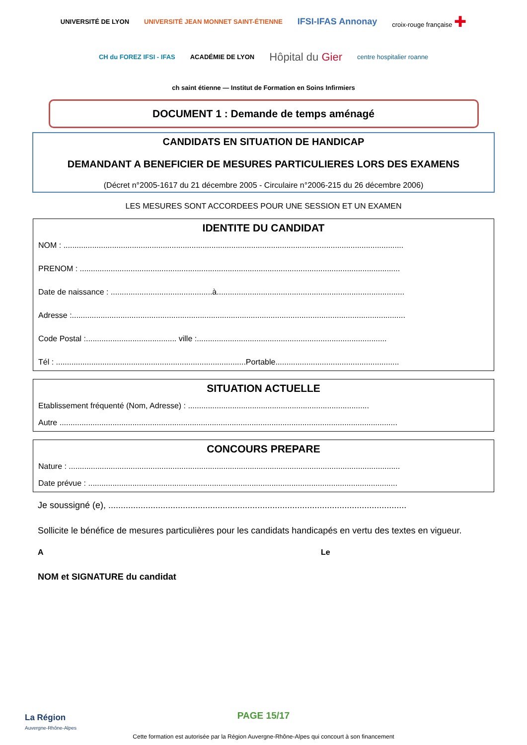UNIVERSITÉ DE LYON UNIVERSITÉ JEAN MONNET SAINT-ÉTIENNE IFSI-IFAS Annonay croix-rouge française ✚ CH du FOREZ IFSI - IFAS ACADÉMIE DE LYON Hôpital du Gier centre hospitalier roanne ch saint étienne — Institut de Formation en Soins Infirmiers
DOCUMENT 1 : Demande de temps aménagé
CANDIDATS EN SITUATION DE HANDICAP
DEMANDANT A BENEFICIER DE MESURES PARTICULIERES LORS DES EXAMENS
(Décret n°2005-1617 du 21 décembre 2005 - Circulaire n°2006-215 du 26 décembre 2006)
LES MESURES SONT ACCORDEES POUR UNE SESSION ET UN EXAMEN
IDENTITE DU CANDIDAT
NOM : ..........................................................................................................................................................
PRENOM : .................................................................................................................................................
Date de naissance : ..............................................à.....................................................................................
Adresse :.......................................................................................................................................................
Code Postal :......................................... ville :......................................................................................
Tél : ......................................................................................Portable........................................................
SITUATION ACTUELLE
Etablissement fréquenté (Nom, Adresse) : ..................................................................................
Autre .........................................................................................................................................................
CONCOURS PREPARE
Nature : ......................................................................................................................................................
Date prévue : ............................................................................................................................................
Je soussigné (e), ........................................................................................................................
Sollicite le bénéfice de mesures particulières pour les candidats handicapés en vertu des textes en vigueur.
A Le
NOM et SIGNATURE du candidat
La Région
Auvergne-Rhône-Alpes
PAGE 15/17
Cette formation est autorisée par la Région Auvergne-Rhône-Alpes qui concourt à son financement